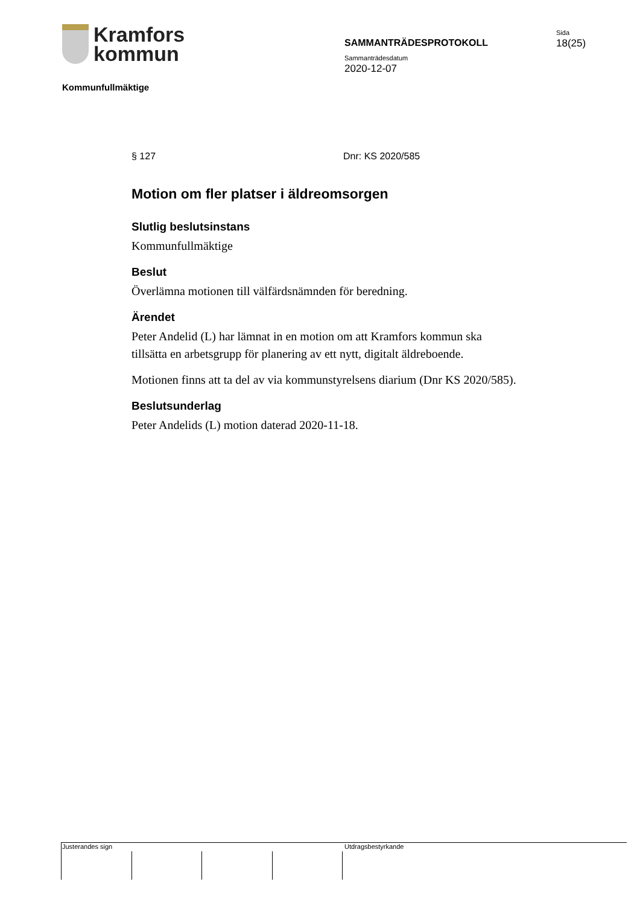Kramfors
kommun
Kommunfullmäktige
SAMMANTRÄDESPROTOKOLL
Sammanträdesdatum
2020-12-07
Sida
18(25)
§ 127 Dnr: KS 2020/585
Motion om fler platser i äldreomsorgen
Slutlig beslutsinstans
Kommunfullmäktige
Beslut
Överlämna motionen till välfärdsnämnden för beredning.
Ärendet
Peter Andelid (L) har lämnat in en motion om att Kramfors kommun ska tillsätta en arbetsgrupp för planering av ett nytt, digitalt äldreboende.
Motionen finns att ta del av via kommunstyrelsens diarium (Dnr KS 2020/585).
Beslutsunderlag
Peter Andelids (L) motion daterad 2020-11-18.
Justerandes sign Utdragsbestyrkande